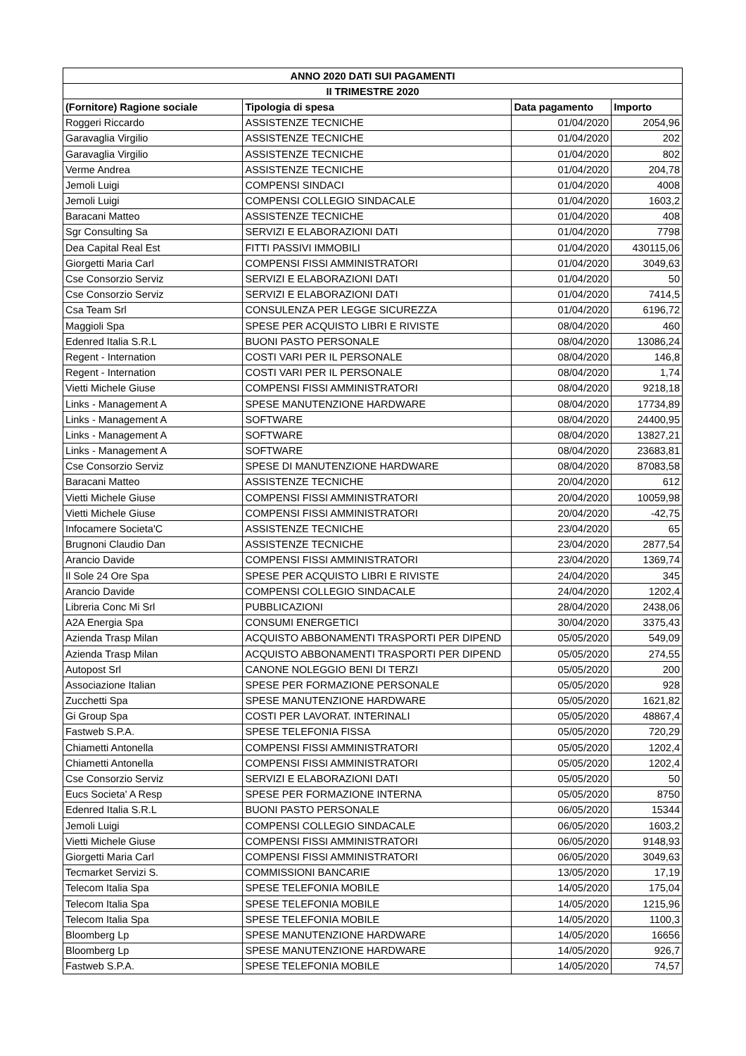| ANNO 2020 DATI SUI PAGAMENTI | | | |
| --- | --- | --- | --- |
| II TRIMESTRE 2020 | | | |
| (Fornitore) Ragione sociale | Tipologia di spesa | Data pagamento | Importo |
| Roggeri Riccardo | ASSISTENZE TECNICHE | 01/04/2020 | 2054,96 |
| Garavaglia Virgilio | ASSISTENZE TECNICHE | 01/04/2020 | 202 |
| Garavaglia Virgilio | ASSISTENZE TECNICHE | 01/04/2020 | 802 |
| Verme Andrea | ASSISTENZE TECNICHE | 01/04/2020 | 204,78 |
| Jemoli Luigi | COMPENSI SINDACI | 01/04/2020 | 4008 |
| Jemoli Luigi | COMPENSI COLLEGIO SINDACALE | 01/04/2020 | 1603,2 |
| Baracani Matteo | ASSISTENZE TECNICHE | 01/04/2020 | 408 |
| Sgr Consulting Sa | SERVIZI E ELABORAZIONI DATI | 01/04/2020 | 7798 |
| Dea Capital Real Est | FITTI PASSIVI IMMOBILI | 01/04/2020 | 430115,06 |
| Giorgetti Maria Carl | COMPENSI FISSI AMMINISTRATORI | 01/04/2020 | 3049,63 |
| Cse Consorzio Serviz | SERVIZI E ELABORAZIONI DATI | 01/04/2020 | 50 |
| Cse Consorzio Serviz | SERVIZI E ELABORAZIONI DATI | 01/04/2020 | 7414,5 |
| Csa Team Srl | CONSULENZA PER LEGGE SICUREZZA | 01/04/2020 | 6196,72 |
| Maggioli Spa | SPESE PER ACQUISTO LIBRI E RIVISTE | 08/04/2020 | 460 |
| Edenred Italia S.R.L | BUONI PASTO PERSONALE | 08/04/2020 | 13086,24 |
| Regent - Internation | COSTI VARI PER IL PERSONALE | 08/04/2020 | 146,8 |
| Regent - Internation | COSTI VARI PER IL PERSONALE | 08/04/2020 | 1,74 |
| Vietti Michele Giuse | COMPENSI FISSI AMMINISTRATORI | 08/04/2020 | 9218,18 |
| Links - Management A | SPESE MANUTENZIONE HARDWARE | 08/04/2020 | 17734,89 |
| Links - Management A | SOFTWARE | 08/04/2020 | 24400,95 |
| Links - Management A | SOFTWARE | 08/04/2020 | 13827,21 |
| Links - Management A | SOFTWARE | 08/04/2020 | 23683,81 |
| Cse Consorzio Serviz | SPESE DI MANUTENZIONE HARDWARE | 08/04/2020 | 87083,58 |
| Baracani Matteo | ASSISTENZE TECNICHE | 20/04/2020 | 612 |
| Vietti Michele Giuse | COMPENSI FISSI AMMINISTRATORI | 20/04/2020 | 10059,98 |
| Vietti Michele Giuse | COMPENSI FISSI AMMINISTRATORI | 20/04/2020 | -42,75 |
| Infocamere Societa'C | ASSISTENZE TECNICHE | 23/04/2020 | 65 |
| Brugnoni Claudio Dan | ASSISTENZE TECNICHE | 23/04/2020 | 2877,54 |
| Arancio Davide | COMPENSI FISSI AMMINISTRATORI | 23/04/2020 | 1369,74 |
| Il Sole 24 Ore Spa | SPESE PER ACQUISTO LIBRI E RIVISTE | 24/04/2020 | 345 |
| Arancio Davide | COMPENSI COLLEGIO SINDACALE | 24/04/2020 | 1202,4 |
| Libreria Conc Mi Srl | PUBBLICAZIONI | 28/04/2020 | 2438,06 |
| A2A Energia Spa | CONSUMI ENERGETICI | 30/04/2020 | 3375,43 |
| Azienda Trasp Milan | ACQUISTO ABBONAMENTI TRASPORTI PER DIPEND | 05/05/2020 | 549,09 |
| Azienda Trasp Milan | ACQUISTO ABBONAMENTI TRASPORTI PER DIPEND | 05/05/2020 | 274,55 |
| Autopost Srl | CANONE NOLEGGIO BENI DI TERZI | 05/05/2020 | 200 |
| Associazione Italian | SPESE PER FORMAZIONE PERSONALE | 05/05/2020 | 928 |
| Zucchetti Spa | SPESE MANUTENZIONE HARDWARE | 05/05/2020 | 1621,82 |
| Gi Group Spa | COSTI PER LAVORAT. INTERINALI | 05/05/2020 | 48867,4 |
| Fastweb S.P.A. | SPESE TELEFONIA FISSA | 05/05/2020 | 720,29 |
| Chiametti Antonella | COMPENSI FISSI AMMINISTRATORI | 05/05/2020 | 1202,4 |
| Chiametti Antonella | COMPENSI FISSI AMMINISTRATORI | 05/05/2020 | 1202,4 |
| Cse Consorzio Serviz | SERVIZI E ELABORAZIONI DATI | 05/05/2020 | 50 |
| Eucs Societa' A Resp | SPESE PER FORMAZIONE INTERNA | 05/05/2020 | 8750 |
| Edenred Italia S.R.L | BUONI PASTO PERSONALE | 06/05/2020 | 15344 |
| Jemoli Luigi | COMPENSI COLLEGIO SINDACALE | 06/05/2020 | 1603,2 |
| Vietti Michele Giuse | COMPENSI FISSI AMMINISTRATORI | 06/05/2020 | 9148,93 |
| Giorgetti Maria Carl | COMPENSI FISSI AMMINISTRATORI | 06/05/2020 | 3049,63 |
| Tecmarket Servizi S. | COMMISSIONI BANCARIE | 13/05/2020 | 17,19 |
| Telecom Italia Spa | SPESE TELEFONIA MOBILE | 14/05/2020 | 175,04 |
| Telecom Italia Spa | SPESE TELEFONIA MOBILE | 14/05/2020 | 1215,96 |
| Telecom Italia Spa | SPESE TELEFONIA MOBILE | 14/05/2020 | 1100,3 |
| Bloomberg Lp | SPESE MANUTENZIONE HARDWARE | 14/05/2020 | 16656 |
| Bloomberg Lp | SPESE MANUTENZIONE HARDWARE | 14/05/2020 | 926,7 |
| Fastweb S.P.A. | SPESE TELEFONIA MOBILE | 14/05/2020 | 74,57 |